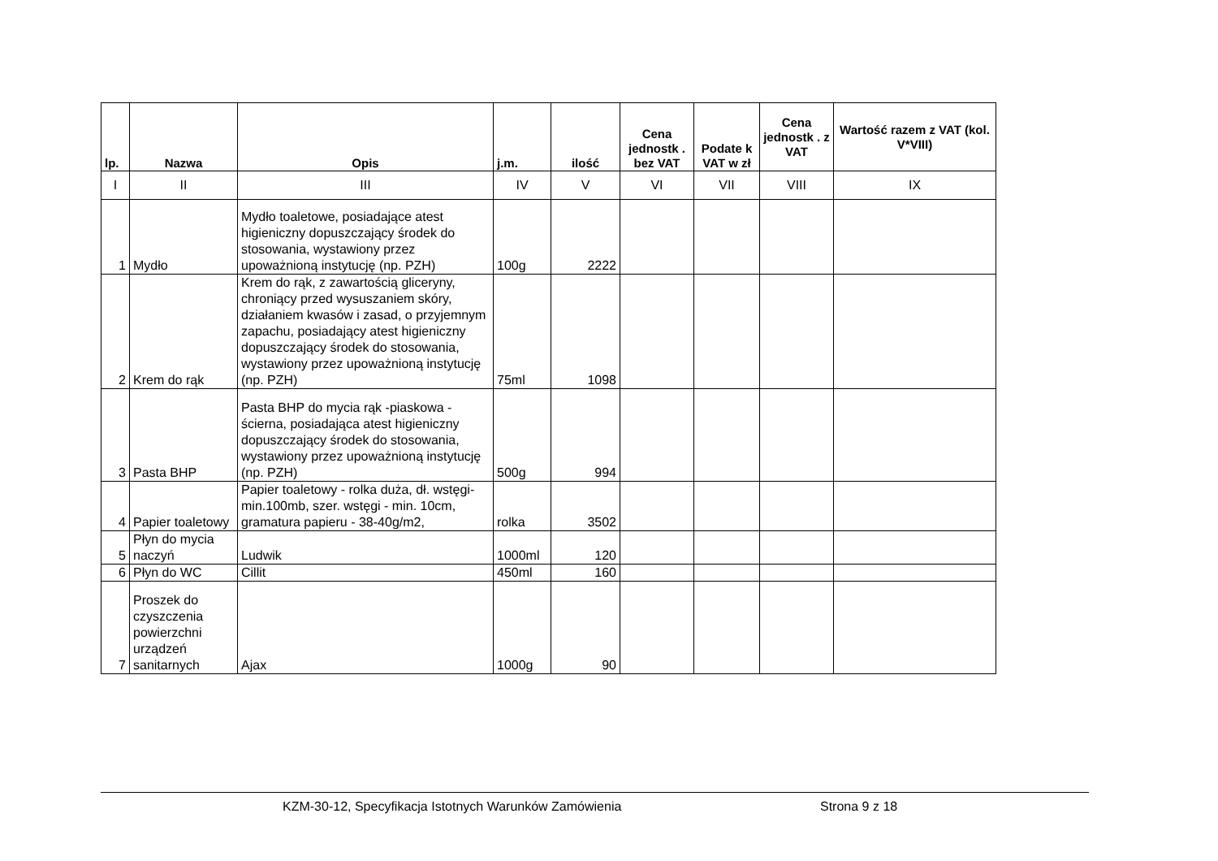| lp. | Nazwa | Opis | j.m. | ilość | Cena jednostk . bez VAT | Podate k VAT w zł | Cena jednostk . z VAT | Wartość razem z VAT (kol. V*VIII) |
| --- | --- | --- | --- | --- | --- | --- | --- | --- |
| I | II | III | IV | V | VI | VII | VIII | IX |
| 1 | Mydło | Mydło toaletowe, posiadające atest higieniczny dopuszczający środek do stosowania, wystawiony przez upoważnioną instytucję (np. PZH) | 100g | 2222 | | | | |
| 2 | Krem do rąk | Krem do rąk, z zawartością gliceryny, chroniący przed wysuszaniem skóry, działaniem kwasów i zasad, o przyjemnym zapachu, posiadający atest higieniczny dopuszczający środek do stosowania, wystawiony przez upoważnioną instytucję (np. PZH) | 75ml | 1098 | | | | |
| 3 | Pasta BHP | Pasta BHP do mycia rąk -piaskowa - ścierna, posiadająca atest higieniczny dopuszczający środek do stosowania, wystawiony przez upoważnioną instytucję (np. PZH) | 500g | 994 | | | | |
| 4 | Papier toaletowy | Papier toaletowy - rolka duża, dł. wstęgi- min.100mb, szer. wstęgi - min. 10cm, gramatura papieru - 38-40g/m2, | rolka | 3502 | | | | |
| 5 | Płyn do mycia naczyń | Ludwik | 1000ml | 120 | | | | |
| 6 | Płyn do WC | Cillit | 450ml | 160 | | | | |
| 7 | Proszek do czyszczenia powierzchni urządzeń sanitarnych | Ajax | 1000g | 90 | | | | |
KZM-30-12, Specyfikacja Istotnych Warunków Zamówienia Strona 9 z 18